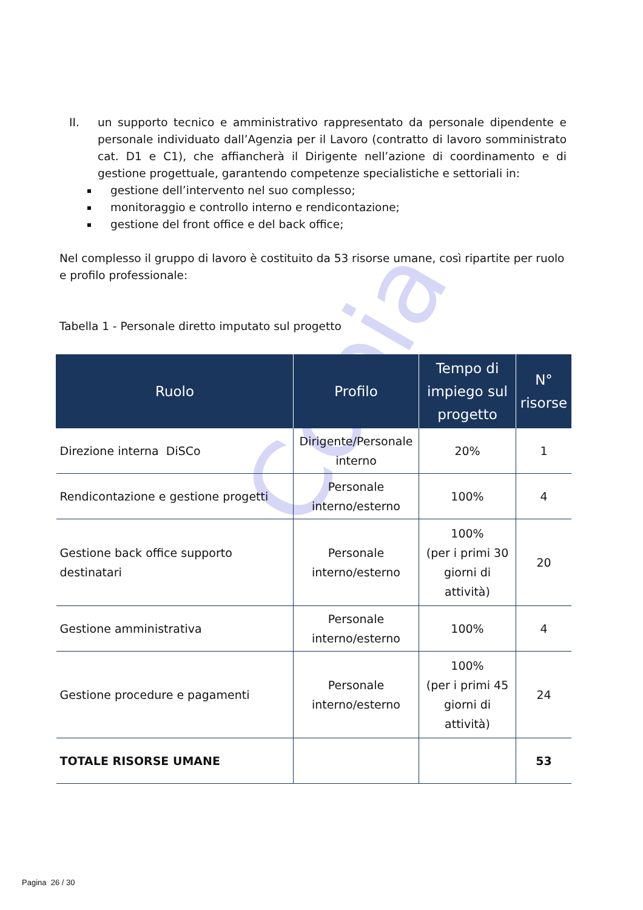Copia
II. un supporto tecnico e amministrativo rappresentato da personale dipendente e personale individuato dall’Agenzia per il Lavoro (contratto di lavoro somministrato cat. D1 e C1), che affiancherà il Dirigente nell’azione di coordinamento e di gestione progettuale, garantendo competenze specialistiche e settoriali in:
gestione dell’intervento nel suo complesso;
monitoraggio e controllo interno e rendicontazione;
gestione del front office e del back office;
Nel complesso il gruppo di lavoro è costituito da 53 risorse umane, così ripartite per ruolo e profilo professionale:
Tabella 1 - Personale diretto imputato sul progetto
| Ruolo | Profilo | Tempo di impiego sul progetto | N° risorse |
| --- | --- | --- | --- |
| Direzione interna DiSCo | Dirigente/Personale interno | 20% | 1 |
| Rendicontazione e gestione progetti | Personale interno/esterno | 100% | 4 |
| Gestione back office supporto destinatari | Personale interno/esterno | 100% (per i primi 30 giorni di attività) | 20 |
| Gestione amministrativa | Personale interno/esterno | 100% | 4 |
| Gestione procedure e pagamenti | Personale interno/esterno | 100% (per i primi 45 giorni di attività) | 24 |
| TOTALE RISORSE UMANE | | | 53 |
Pagina 26 / 30